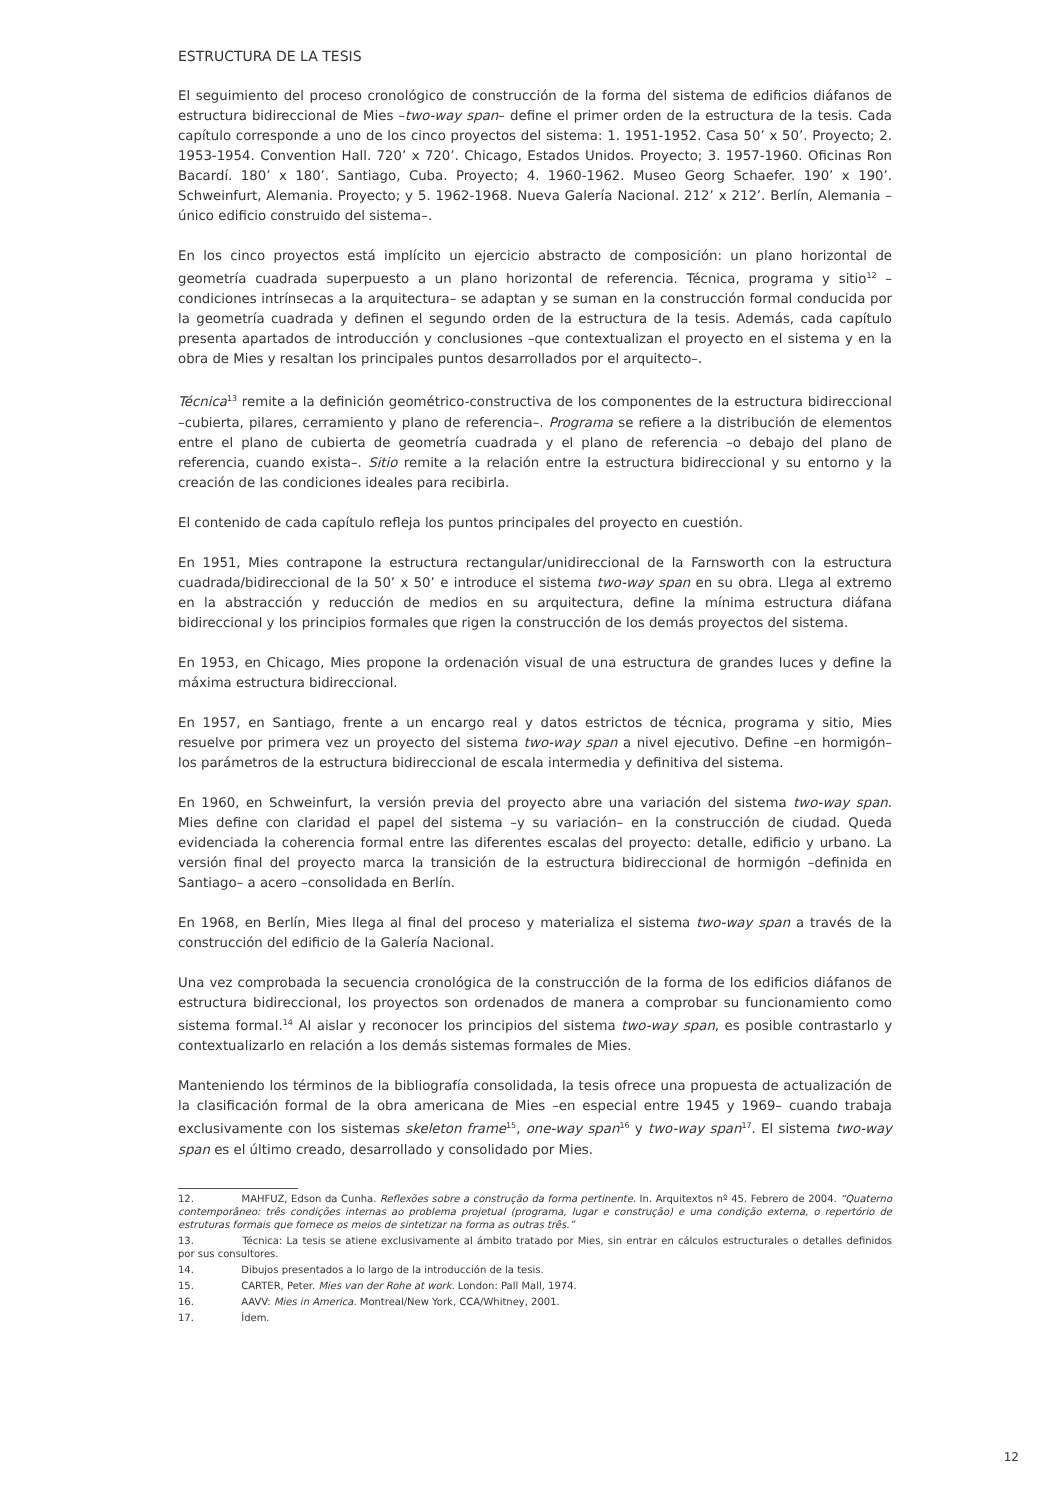ESTRUCTURA DE LA TESIS
El seguimiento del proceso cronológico de construcción de la forma del sistema de edificios diáfanos de estructura bidireccional de Mies –two-way span– define el primer orden de la estructura de la tesis. Cada capítulo corresponde a uno de los cinco proyectos del sistema: 1. 1951-1952. Casa 50’ x 50’. Proyecto; 2. 1953-1954. Convention Hall. 720’ x 720’. Chicago, Estados Unidos. Proyecto; 3. 1957-1960. Oficinas Ron Bacardí. 180’ x 180’. Santiago, Cuba. Proyecto; 4. 1960-1962. Museo Georg Schaefer. 190’ x 190’. Schweinfurt, Alemania. Proyecto; y 5. 1962-1968. Nueva Galería Nacional. 212’ x 212’. Berlín, Alemania –único edificio construido del sistema–.
En los cinco proyectos está implícito un ejercicio abstracto de composición: un plano horizontal de geometría cuadrada superpuesto a un plano horizontal de referencia. Técnica, programa y sitio<sup>12</sup> –condiciones intrínsecas a la arquitectura– se adaptan y se suman en la construcción formal conducida por la geometría cuadrada y definen el segundo orden de la estructura de la tesis. Además, cada capítulo presenta apartados de introducción y conclusiones –que contextualizan el proyecto en el sistema y en la obra de Mies y resaltan los principales puntos desarrollados por el arquitecto–.
Técnica<sup>13</sup> remite a la definición geométrico-constructiva de los componentes de la estructura bidireccional –cubierta, pilares, cerramiento y plano de referencia–. Programa se refiere a la distribución de elementos entre el plano de cubierta de geometría cuadrada y el plano de referencia –o debajo del plano de referencia, cuando exista–. Sitio remite a la relación entre la estructura bidireccional y su entorno y la creación de las condiciones ideales para recibirla.
El contenido de cada capítulo refleja los puntos principales del proyecto en cuestión.
En 1951, Mies contrapone la estructura rectangular/unidireccional de la Farnsworth con la estructura cuadrada/bidireccional de la 50’ x 50’ e introduce el sistema two-way span en su obra. Llega al extremo en la abstracción y reducción de medios en su arquitectura, define la mínima estructura diáfana bidireccional y los principios formales que rigen la construcción de los demás proyectos del sistema.
En 1953, en Chicago, Mies propone la ordenación visual de una estructura de grandes luces y define la máxima estructura bidireccional.
En 1957, en Santiago, frente a un encargo real y datos estrictos de técnica, programa y sitio, Mies resuelve por primera vez un proyecto del sistema two-way span a nivel ejecutivo. Define –en hormigón– los parámetros de la estructura bidireccional de escala intermedia y definitiva del sistema.
En 1960, en Schweinfurt, la versión previa del proyecto abre una variación del sistema two-way span. Mies define con claridad el papel del sistema –y su variación– en la construcción de ciudad. Queda evidenciada la coherencia formal entre las diferentes escalas del proyecto: detalle, edificio y urbano. La versión final del proyecto marca la transición de la estructura bidireccional de hormigón –definida en Santiago– a acero –consolidada en Berlín.
En 1968, en Berlín, Mies llega al final del proceso y materializa el sistema two-way span a través de la construcción del edificio de la Galería Nacional.
Una vez comprobada la secuencia cronológica de la construcción de la forma de los edificios diáfanos de estructura bidireccional, los proyectos son ordenados de manera a comprobar su funcionamiento como sistema formal.<sup>14</sup> Al aislar y reconocer los principios del sistema two-way span, es posible contrastarlo y contextualizarlo en relación a los demás sistemas formales de Mies.
Manteniendo los términos de la bibliografía consolidada, la tesis ofrece una propuesta de actualización de la clasificación formal de la obra americana de Mies –en especial entre 1945 y 1969– cuando trabaja exclusivamente con los sistemas skeleton frame<sup>15</sup>, one-way span<sup>16</sup> y two-way span<sup>17</sup>. El sistema two-way span es el último creado, desarrollado y consolidado por Mies.
12. MAHFUZ, Edson da Cunha. Reflexões sobre a construção da forma pertinente. In. Arquitextos nº 45. Febrero de 2004. “Quaterno contemporâneo: três condições internas ao problema projetual (programa, lugar e construção) e uma condição externa, o repertório de estruturas formais que fornece os meios de sintetizar na forma as outras três.”
13. Técnica: La tesis se atiene exclusivamente al ámbito tratado por Mies, sin entrar en cálculos estructurales o detalles definidos por sus consultores.
14. Dibujos presentados a lo largo de la introducción de la tesis.
15. CARTER, Peter. Mies van der Rohe at work. London: Pall Mall, 1974.
16. AAVV: Mies in America. Montreal/New York, CCA/Whitney, 2001.
17. Ídem.
12